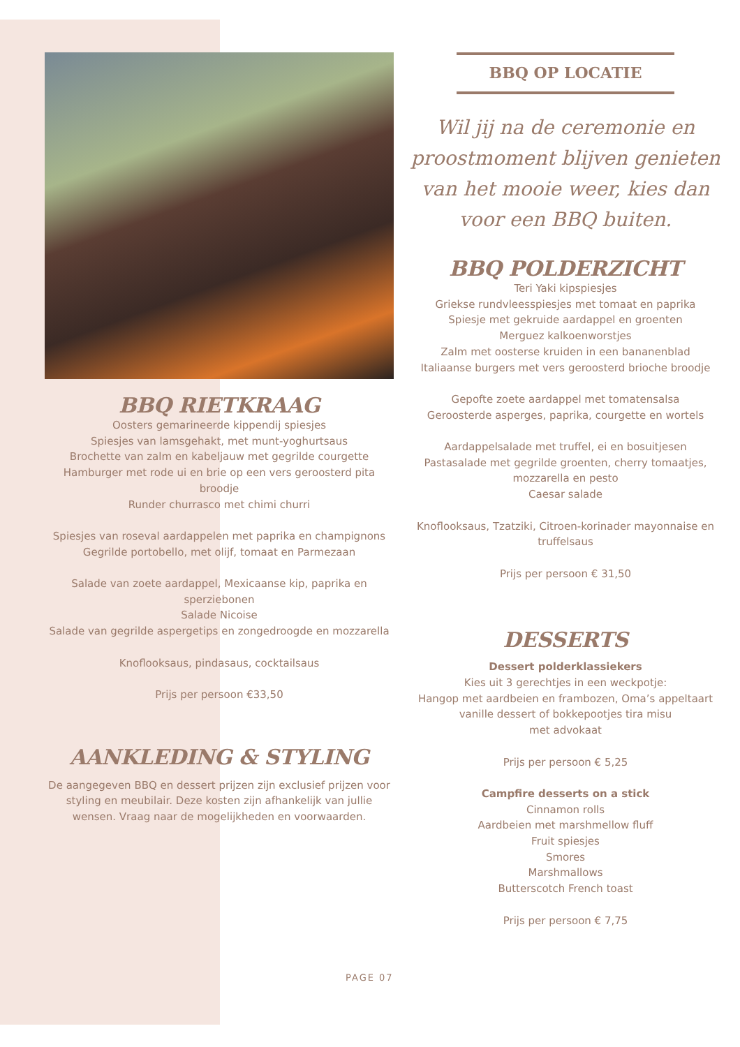BBQ RIETKRAAG
Oosters gemarineerde kippendij spiesjes
Spiesjes van lamsgehakt, met munt-yoghurtsaus
Brochette van zalm en kabeljauw met gegrilde courgette
Hamburger met rode ui en brie op een vers geroosterd pita broodje
Runder churrasco met chimi churri
Spiesjes van roseval aardappelen met paprika en champignons
Gegrilde portobello, met olijf, tomaat en Parmezaan
Salade van zoete aardappel, Mexicaanse kip, paprika en sperziebonen
Salade Nicoise
Salade van gegrilde aspergetips en zongedroogde en mozzarella
Knoflooksaus, pindasaus, cocktailsaus
Prijs per persoon €33,50
AANKLEDING & STYLING
De aangegeven BBQ en dessert prijzen zijn exclusief prijzen voor styling en meubilair. Deze kosten zijn afhankelijk van jullie wensen. Vraag naar de mogelijkheden en voorwaarden.
BBQ OP LOCATIE
Wil jij na de ceremonie en proostmoment blijven genieten van het mooie weer, kies dan voor een BBQ buiten.
BBQ POLDERZICHT
Teri Yaki kipspiesjes
Griekse rundvleesspiesjes met tomaat en paprika
Spiesje met gekruide aardappel en groenten
Merguez kalkoenworstjes
Zalm met oosterse kruiden in een bananenblad
Italiaanse burgers met vers geroosterd brioche broodje
Gepofte zoete aardappel met tomatensalsa
Geroosterde asperges, paprika, courgette en wortels
Aardappelsalade met truffel, ei en bosuitjesen
Pastasalade met gegrilde groenten, cherry tomaatjes, mozzarella en pesto
Caesar salade
Knoflooksaus, Tzatziki, Citroen-korinader mayonnaise en truffelsaus
Prijs per persoon € 31,50
DESSERTS
Dessert polderklassiekers
Kies uit 3 gerechtjes in een weckpotje:
Hangop met aardbeien en frambozen, Oma’s appeltaart vanille dessert of bokkepootjes tira misu
met advokaat
Prijs per persoon € 5,25
Campfire desserts on a stick
Cinnamon rolls
Aardbeien met marshmellow fluff
Fruit spiesjes
Smores
Marshmallows
Butterscotch French toast
Prijs per persoon € 7,75
PAGE 07